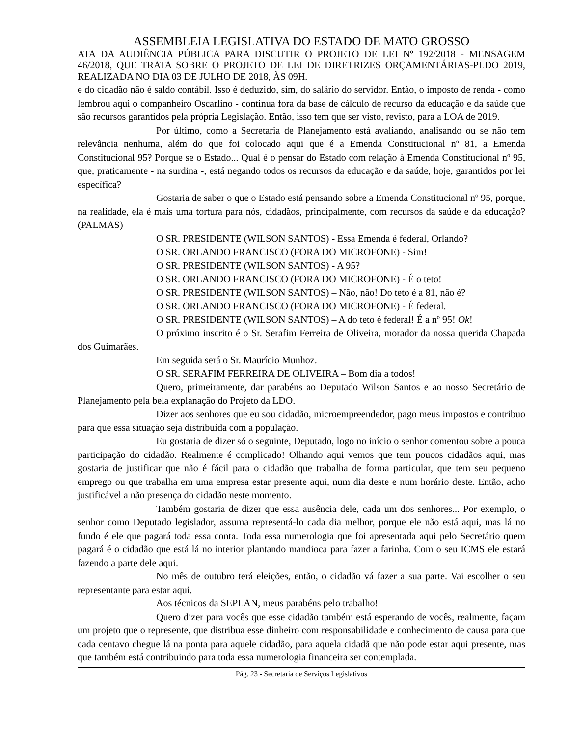ASSEMBLEIA LEGISLATIVA DO ESTADO DE MATO GROSSO
ATA DA AUDIÊNCIA PÚBLICA PARA DISCUTIR O PROJETO DE LEI Nº 192/2018 - MENSAGEM 46/2018, QUE TRATA SOBRE O PROJETO DE LEI DE DIRETRIZES ORÇAMENTÁRIAS-PLDO 2019, REALIZADA NO DIA 03 DE JULHO DE 2018, ÀS 09H.
e do cidadão não é saldo contábil. Isso é deduzido, sim, do salário do servidor. Então, o imposto de renda - como lembrou aqui o companheiro Oscarlino - continua fora da base de cálculo de recurso da educação e da saúde que são recursos garantidos pela própria Legislação. Então, isso tem que ser visto, revisto, para a LOA de 2019.
Por último, como a Secretaria de Planejamento está avaliando, analisando ou se não tem relevância nenhuma, além do que foi colocado aqui que é a Emenda Constitucional nº 81, a Emenda Constitucional 95? Porque se o Estado... Qual é o pensar do Estado com relação à Emenda Constitucional nº 95, que, praticamente - na surdina -, está negando todos os recursos da educação e da saúde, hoje, garantidos por lei específica?
Gostaria de saber o que o Estado está pensando sobre a Emenda Constitucional nº 95, porque, na realidade, ela é mais uma tortura para nós, cidadãos, principalmente, com recursos da saúde e da educação? (PALMAS)
O SR. PRESIDENTE (WILSON SANTOS) - Essa Emenda é federal, Orlando?
O SR. ORLANDO FRANCISCO (FORA DO MICROFONE) - Sim!
O SR. PRESIDENTE (WILSON SANTOS) - A 95?
O SR. ORLANDO FRANCISCO (FORA DO MICROFONE) - É o teto!
O SR. PRESIDENTE (WILSON SANTOS) – Não, não! Do teto é a 81, não é?
O SR. ORLANDO FRANCISCO (FORA DO MICROFONE) - É federal.
O SR. PRESIDENTE (WILSON SANTOS) – A do teto é federal! É a nº 95! Ok!
O próximo inscrito é o Sr. Serafim Ferreira de Oliveira, morador da nossa querida Chapada dos Guimarães.
Em seguida será o Sr. Maurício Munhoz.
O SR. SERAFIM FERREIRA DE OLIVEIRA – Bom dia a todos!
Quero, primeiramente, dar parabéns ao Deputado Wilson Santos e ao nosso Secretário de Planejamento pela bela explanação do Projeto da LDO.
Dizer aos senhores que eu sou cidadão, microempreendedor, pago meus impostos e contribuo para que essa situação seja distribuída com a população.
Eu gostaria de dizer só o seguinte, Deputado, logo no início o senhor comentou sobre a pouca participação do cidadão. Realmente é complicado! Olhando aqui vemos que tem poucos cidadãos aqui, mas gostaria de justificar que não é fácil para o cidadão que trabalha de forma particular, que tem seu pequeno emprego ou que trabalha em uma empresa estar presente aqui, num dia deste e num horário deste. Então, acho justificável a não presença do cidadão neste momento.
Também gostaria de dizer que essa ausência dele, cada um dos senhores... Por exemplo, o senhor como Deputado legislador, assuma representá-lo cada dia melhor, porque ele não está aqui, mas lá no fundo é ele que pagará toda essa conta. Toda essa numerologia que foi apresentada aqui pelo Secretário quem pagará é o cidadão que está lá no interior plantando mandioca para fazer a farinha. Com o seu ICMS ele estará fazendo a parte dele aqui.
No mês de outubro terá eleições, então, o cidadão vá fazer a sua parte. Vai escolher o seu representante para estar aqui.
Aos técnicos da SEPLAN, meus parabéns pelo trabalho!
Quero dizer para vocês que esse cidadão também está esperando de vocês, realmente, façam um projeto que o represente, que distribua esse dinheiro com responsabilidade e conhecimento de causa para que cada centavo chegue lá na ponta para aquele cidadão, para aquela cidadã que não pode estar aqui presente, mas que também está contribuindo para toda essa numerologia financeira ser contemplada.
Pág. 23 - Secretaria de Serviços Legislativos